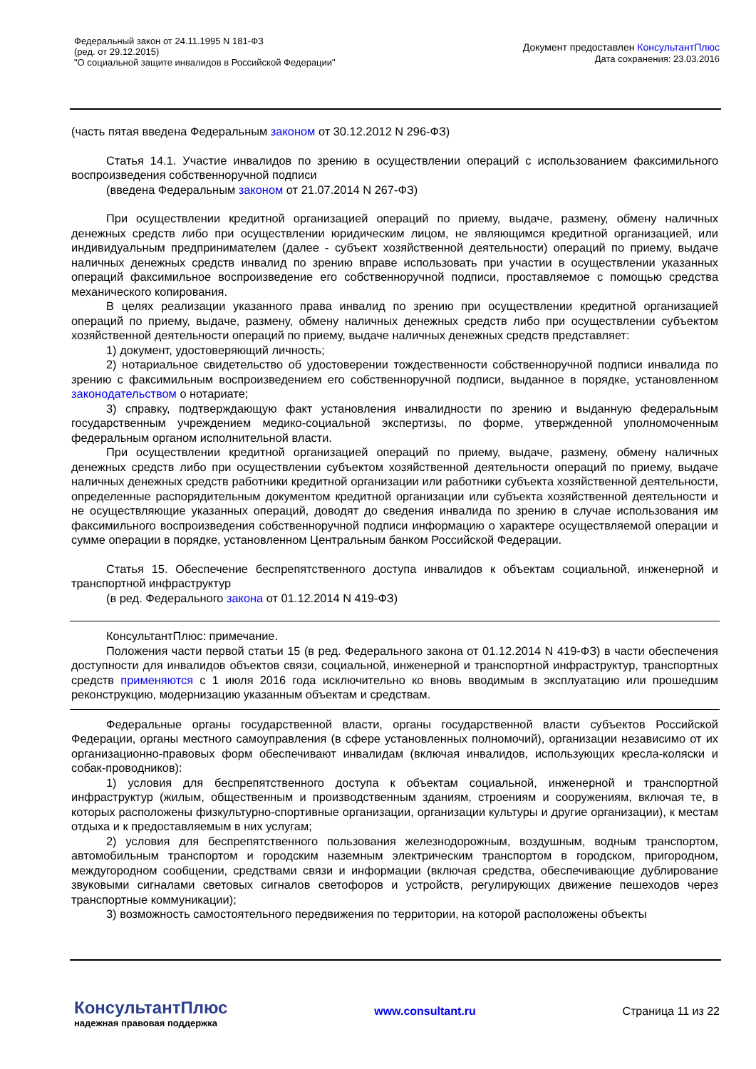Федеральный закон от 24.11.1995 N 181-ФЗ
(ред. от 29.12.2015)
"О социальной защите инвалидов в Российской Федерации"
Документ предоставлен КонсультантПлюс
Дата сохранения: 23.03.2016
(часть пятая введена Федеральным законом от 30.12.2012 N 296-ФЗ)
Статья 14.1. Участие инвалидов по зрению в осуществлении операций с использованием факсимильного воспроизведения собственноручной подписи
(введена Федеральным законом от 21.07.2014 N 267-ФЗ)
При осуществлении кредитной организацией операций по приему, выдаче, размену, обмену наличных денежных средств либо при осуществлении юридическим лицом, не являющимся кредитной организацией, или индивидуальным предпринимателем (далее - субъект хозяйственной деятельности) операций по приему, выдаче наличных денежных средств инвалид по зрению вправе использовать при участии в осуществлении указанных операций факсимильное воспроизведение его собственноручной подписи, проставляемое с помощью средства механического копирования.
В целях реализации указанного права инвалид по зрению при осуществлении кредитной организацией операций по приему, выдаче, размену, обмену наличных денежных средств либо при осуществлении субъектом хозяйственной деятельности операций по приему, выдаче наличных денежных средств представляет:
1) документ, удостоверяющий личность;
2) нотариальное свидетельство об удостоверении тождественности собственноручной подписи инвалида по зрению с факсимильным воспроизведением его собственноручной подписи, выданное в порядке, установленном законодательством о нотариате;
3) справку, подтверждающую факт установления инвалидности по зрению и выданную федеральным государственным учреждением медико-социальной экспертизы, по форме, утвержденной уполномоченным федеральным органом исполнительной власти.
При осуществлении кредитной организацией операций по приему, выдаче, размену, обмену наличных денежных средств либо при осуществлении субъектом хозяйственной деятельности операций по приему, выдаче наличных денежных средств работники кредитной организации или работники субъекта хозяйственной деятельности, определенные распорядительным документом кредитной организации или субъекта хозяйственной деятельности и не осуществляющие указанных операций, доводят до сведения инвалида по зрению в случае использования им факсимильного воспроизведения собственноручной подписи информацию о характере осуществляемой операции и сумме операции в порядке, установленном Центральным банком Российской Федерации.
Статья 15. Обеспечение беспрепятственного доступа инвалидов к объектам социальной, инженерной и транспортной инфраструктур
(в ред. Федерального закона от 01.12.2014 N 419-ФЗ)
КонсультантПлюс: примечание.
Положения части первой статьи 15 (в ред. Федерального закона от 01.12.2014 N 419-ФЗ) в части обеспечения доступности для инвалидов объектов связи, социальной, инженерной и транспортной инфраструктур, транспортных средств применяются с 1 июля 2016 года исключительно ко вновь вводимым в эксплуатацию или прошедшим реконструкцию, модернизацию указанным объектам и средствам.
Федеральные органы государственной власти, органы государственной власти субъектов Российской Федерации, органы местного самоуправления (в сфере установленных полномочий), организации независимо от их организационно-правовых форм обеспечивают инвалидам (включая инвалидов, использующих кресла-коляски и собак-проводников):
1) условия для беспрепятственного доступа к объектам социальной, инженерной и транспортной инфраструктур (жилым, общественным и производственным зданиям, строениям и сооружениям, включая те, в которых расположены физкультурно-спортивные организации, организации культуры и другие организации), к местам отдыха и к предоставляемым в них услугам;
2) условия для беспрепятственного пользования железнодорожным, воздушным, водным транспортом, автомобильным транспортом и городским наземным электрическим транспортом в городском, пригородном, междугородном сообщении, средствами связи и информации (включая средства, обеспечивающие дублирование звуковыми сигналами световых сигналов светофоров и устройств, регулирующих движение пешеходов через транспортные коммуникации);
3) возможность самостоятельного передвижения по территории, на которой расположены объекты
КонсультантПлюс
надежная правовая поддержка
www.consultant.ru Страница 11 из 22